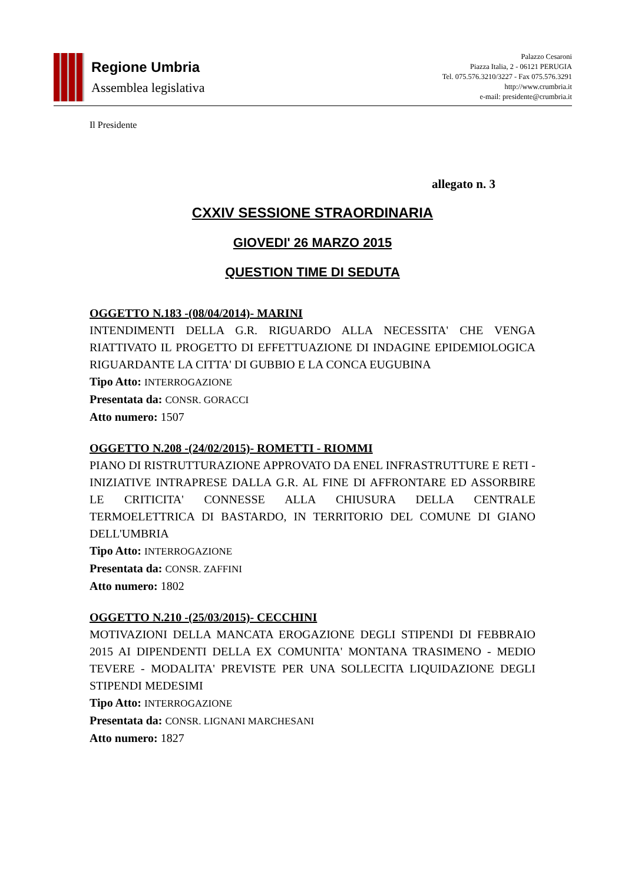Regione Umbria
Assemblea legislativa
Palazzo Cesaroni
Piazza Italia, 2 - 06121 PERUGIA
Tel. 075.576.3210/3227 - Fax 075.576.3291
http://www.crumbria.it
e-mail: presidente@crumbria.it
Il Presidente
allegato n. 3
CXXIV SESSIONE STRAORDINARIA
GIOVEDI' 26 MARZO 2015
QUESTION TIME DI SEDUTA
OGGETTO N.183 -(08/04/2014)- MARINI
INTENDIMENTI DELLA G.R. RIGUARDO ALLA NECESSITA' CHE VENGA RIATTIVATO IL PROGETTO DI EFFETTUAZIONE DI INDAGINE EPIDEMIOLOGICA RIGUARDANTE LA CITTA' DI GUBBIO E LA CONCA EUGUBINA
Tipo Atto: INTERROGAZIONE
Presentata da: CONSR. GORACCI
Atto numero: 1507
OGGETTO N.208 -(24/02/2015)- ROMETTI - RIOMMI
PIANO DI RISTRUTTURAZIONE APPROVATO DA ENEL INFRASTRUTTURE E RETI - INIZIATIVE INTRAPRESE DALLA G.R. AL FINE DI AFFRONTARE ED ASSORBIRE LE CRITICITA' CONNESSE ALLA CHIUSURA DELLA CENTRALE TERMOELETTRICA DI BASTARDO, IN TERRITORIO DEL COMUNE DI GIANO DELL'UMBRIA
Tipo Atto: INTERROGAZIONE
Presentata da: CONSR. ZAFFINI
Atto numero: 1802
OGGETTO N.210 -(25/03/2015)- CECCHINI
MOTIVAZIONI DELLA MANCATA EROGAZIONE DEGLI STIPENDI DI FEBBRAIO 2015 AI DIPENDENTI DELLA EX COMUNITA' MONTANA TRASIMENO - MEDIO TEVERE - MODALITA' PREVISTE PER UNA SOLLECITA LIQUIDAZIONE DEGLI STIPENDI MEDESIMI
Tipo Atto: INTERROGAZIONE
Presentata da: CONSR. LIGNANI MARCHESANI
Atto numero: 1827